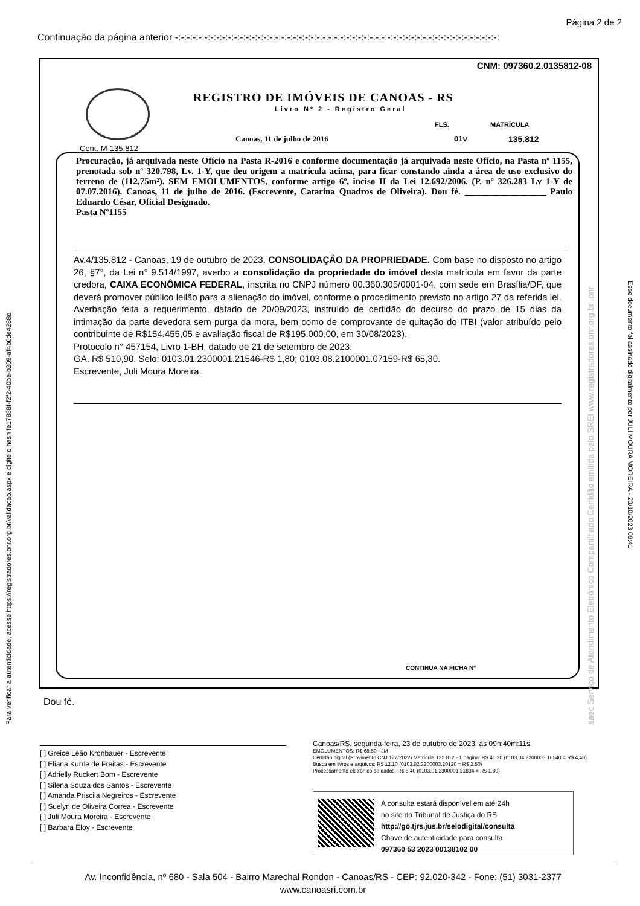Página 2 de 2
Continuação da página anterior -:-:-:-:-:-:-:-:-:-:-:-:-:-:-:-:-:-:-:-:-:-:-:-:-:-:-:-:-:-:-:-:-:-:-:-:-:-:-:-:-:-:-:-:-:-:-:-:-:-:-:-:-:-:-:
CNM: 097360.2.0135812-08
REGISTRO DE IMÓVEIS DE CANOAS - RS
Livro Nº 2 - Registro Geral
FLS. MATRÍCULA
Canoas, 11 de julho de 2016 01v 135.812
Cont. M-135.812
Procuração, já arquivada neste Ofício na Pasta R-2016 e conforme documentação já arquivada neste Ofício, na Pasta nº 1155, prenotada sob nº 320.798, Lv. 1-Y, que deu origem a matrícula acima, para ficar constando ainda a área de uso exclusivo do terreno de (112,75m²). SEM EMOLUMENTOS, conforme artigo 6º, inciso II da Lei 12.692/2006. (P. nº 326.283 Lv 1-Y de 07.07.2016). Canoas, 11 de julho de 2016. (Escrevente, Catarina Quadros de Oliveira). Dou fé. __________________ Paulo Eduardo César, Oficial Designado.
Pasta Nº1155
Av.4/135.812 - Canoas, 19 de outubro de 2023. CONSOLIDAÇÃO DA PROPRIEDADE. Com base no disposto no artigo 26, §7°, da Lei n° 9.514/1997, averbo a consolidação da propriedade do imóvel desta matrícula em favor da parte credora, CAIXA ECONÔMICA FEDERAL, inscrita no CNPJ número 00.360.305/0001-04, com sede em Brasília/DF, que deverá promover público leilão para a alienação do imóvel, conforme o procedimento previsto no artigo 27 da referida lei. Averbação feita a requerimento, datado de 20/09/2023, instruído de certidão do decurso do prazo de 15 dias da intimação da parte devedora sem purga da mora, bem como de comprovante de quitação do ITBI (valor atribuído pelo contribuinte de R$154.455,05 e avaliação fiscal de R$195.000,00, em 30/08/2023).
Protocolo n° 457154, Livro 1-BH, datado de 21 de setembro de 2023.
GA. R$ 510,90. Selo: 0103.01.2300001.21546-R$ 1,80; 0103.08.2100001.07159-R$ 65,30.
Escrevente, Juli Moura Moreira.
CONTINUA NA FICHA Nº
Para verificar a autenticidade, acesse https://registradores.onr.org.br/validacao.aspx e digite o hash fe17888f-f2f2-40be-b209-af4b0de4288d
Esse documento foi assinado digitalmente por JULI MOURA MOREIRA - 23/10/2023 09:41
saec Serviço de Atendimento Eletrônico Compartilhado Certidão emitida pelo SREI www.registradores.onr.org.br .onr
Dou fé.
[ ] Greice Leão Kronbauer - Escrevente
[ ] Eliana Kurrle de Freitas - Escrevente
[ ] Adrielly Ruckert Bom - Escrevente
[ ] Silena Souza dos Santos - Escrevente
[ ] Amanda Priscila Negreiros - Escrevente
[ ] Suelyn de Oliveira Correa - Escrevente
[ ] Juli Moura Moreira - Escrevente
[ ] Barbara Eloy - Escrevente
Canoas/RS, segunda-feira, 23 de outubro de 2023, às 09h:40m:11s.
EMOLUMENTOS: R$ 68,50 - JM
Certidão digital (Provimento CNJ 127/2022) Matrícula 135.812 - 1 página: R$ 41,30 (0103.04.2200003.16540 = R$ 4,40)
Busca em livros e arquivos: R$ 12,10 (0103.02.2200003.20120 = R$ 2,50)
Processamento eletrônico de dados: R$ 6,40 (0103.01.2300001.21834 = R$ 1,80)
A consulta estará disponível em até 24h
no site do Tribunal de Justiça do RS
http://go.tjrs.jus.br/selodigital/consulta
Chave de autenticidade para consulta
097360 53 2023 00138102 00
Av. Inconfidência, nº 680 - Sala 504 - Bairro Marechal Rondon - Canoas/RS - CEP: 92.020-342 - Fone: (51) 3031-2377
www.canoasri.com.br